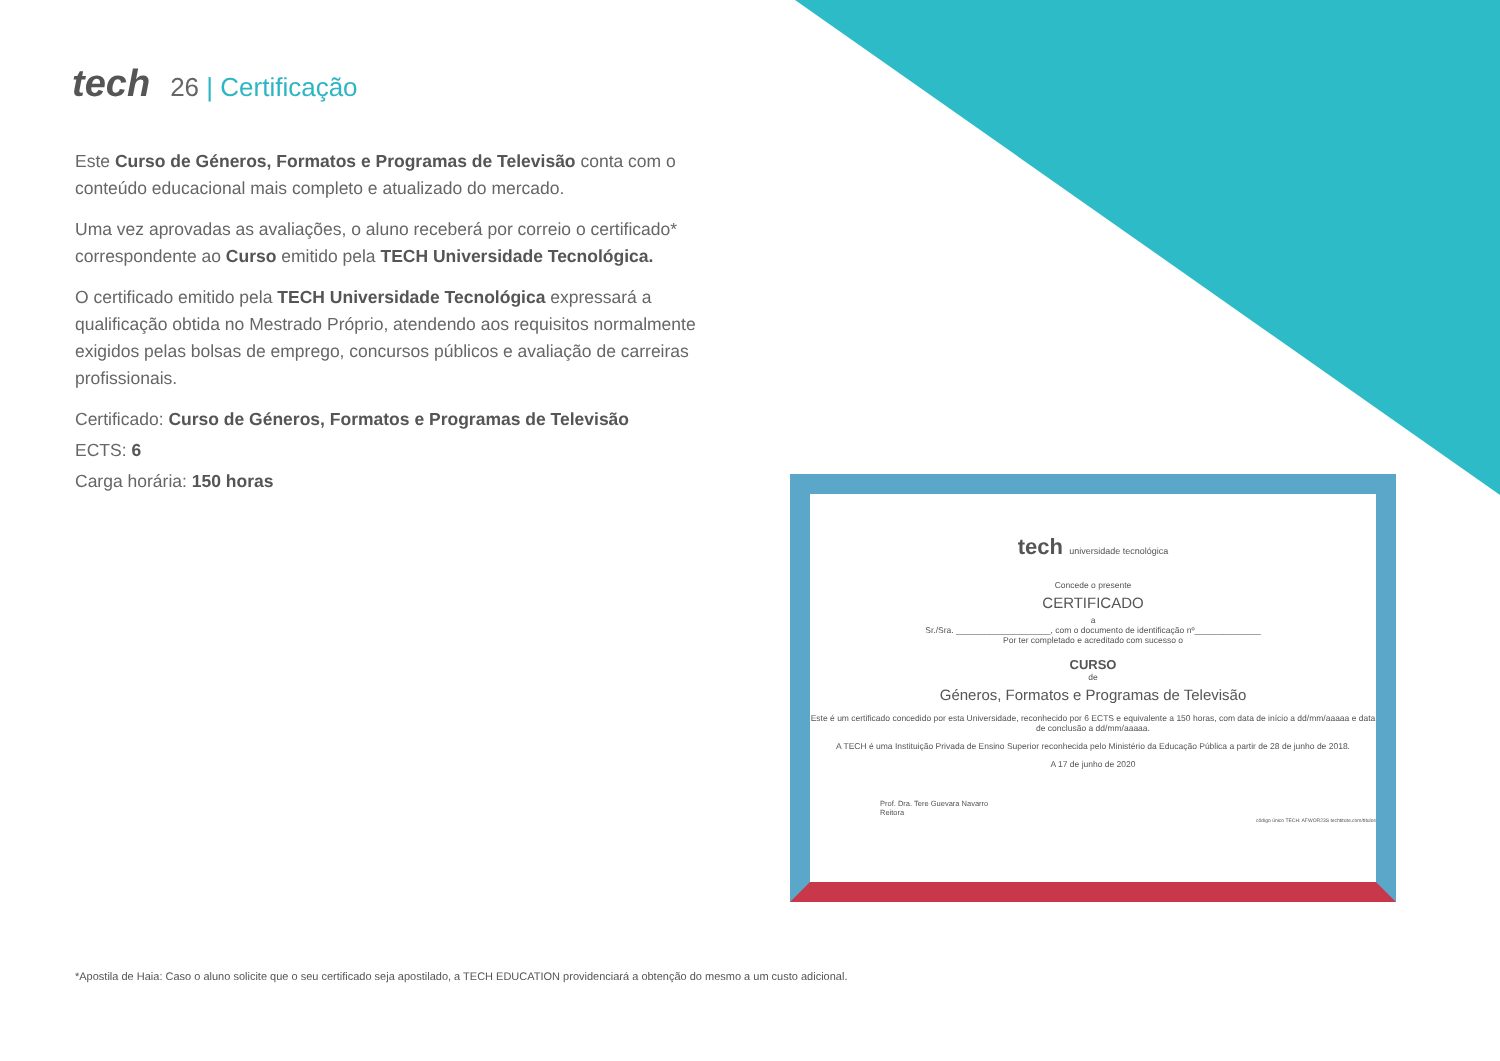tech 26 | Certificação
Este Curso de Géneros, Formatos e Programas de Televisão conta com o conteúdo educacional mais completo e atualizado do mercado.
Uma vez aprovadas as avaliações, o aluno receberá por correio o certificado* correspondente ao Curso emitido pela TECH Universidade Tecnológica.
O certificado emitido pela TECH Universidade Tecnológica expressará a qualificação obtida no Mestrado Próprio, atendendo aos requisitos normalmente exigidos pelas bolsas de emprego, concursos públicos e avaliação de carreiras profissionais.
Certificado: Curso de Géneros, Formatos e Programas de Televisão
ECTS: 6
Carga horária: 150 horas
tech universidade tecnológica
Concede o presente
CERTIFICADO
a
Sr./Sra. ____________________, com o documento de identificação nº______________
Por ter completado e acreditado com sucesso o
CURSO
de
Géneros, Formatos e Programas de Televisão
Este é um certificado concedido por esta Universidade, reconhecido por 6 ECTS e equivalente a 150 horas, com data de início a dd/mm/aaaaa e data de conclusão a dd/mm/aaaaa.
A TECH é uma Instituição Privada de Ensino Superior reconhecida pelo Ministério da Educação Pública a partir de 28 de junho de 2018.
A 17 de junho de 2020
Prof. Dra. Tere Guevara Navarro
Reitora
código único TECH: AFWOR23S techtitute.com/titulos
*Apostila de Haia: Caso o aluno solicite que o seu certificado seja apostilado, a TECH EDUCATION providenciará a obtenção do mesmo a um custo adicional.